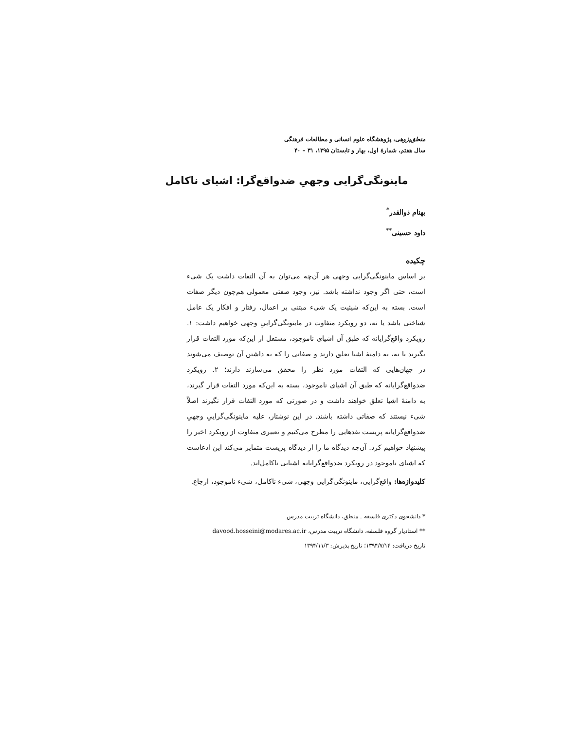منطق‌پژوهی، پژوهشگاه علوم انسانی و مطالعات فرهنگی
سال هفتم، شمارهٔ اول، بهار و تابستان ۱۳۹۵، ۳۱ – ۴۰
ماینونگی‌گرایی وجهیِ ضدواقع‌گرا: اشیای ناکامل
بهنام ذوالقدر<sup>*</sup>
داود حسینی<sup>**</sup>
چکیده
بر اساس ماینونگی‌گرایی وجهی هر آن‌چه می‌توان به آن التفات داشت یک شیء است، حتی اگر وجود نداشته باشد. نیز، وجود صفتی معمولی هم‌چون دیگر صفات است. بسته به این‌که شیئیت یک شیء مبتنی بر اعمال، رفتار و افکار یک عامل شناختی باشد یا نه، دو رویکرد متفاوت در ماینونگی‌گراییِ وجهی خواهیم داشت: ۱. رویکرد واقع‌گرایانه که طبق آن اشیای ناموجود، مستقل از این‌که مورد التفات قرار بگیرند یا نه، به دامنهٔ اشیا تعلق دارند و صفاتی را که به داشتن آن توصیف می‌شوند در جهان‌هایی که التفات مورد نظر را محقق می‌سازند دارند؛ ۲. رویکرد ضدواقع‌گرایانه که طبق آن اشیای ناموجود، بسته به این‌که مورد التفات قرار گیرند، به دامنهٔ اشیا تعلق خواهند داشت و در صورتی که مورد التفات قرار نگیرند اصلاً شیء نیستند که صفاتی داشته باشند. در این نوشتار، علیه ماینونگی‌گراییِ وجهیِ ضدواقع‌گرایانه پریست نقدهایی را مطرح می‌کنیم و تعبیری متفاوت از رویکرد اخیر را پیشنهاد خواهیم کرد. آن‌چه دیدگاه ما را از دیدگاه پریست متمایز می‌کند این ادعاست که اشیای ناموجود در رویکرد ضدواقع‌گرایانه اشیایی ناکامل‌اند.
کلیدواژه‌ها: واقع‌گرایی، ماینونگی‌گرایی وجهی، شیء ناکامل، شیء ناموجود، ارجاع.
* دانشجوی دکتری فلسفه ـ منطق، دانشگاه تربیت مدرس
** استادیار گروه فلسفه، دانشگاه تربیت مدرس، davood.hosseini@modares.ac.ir
تاریخ دریافت: ۱۳۹۴/۷/۱۴؛ تاریخ پذیرش: ۱۳۹۴/۱۱/۳